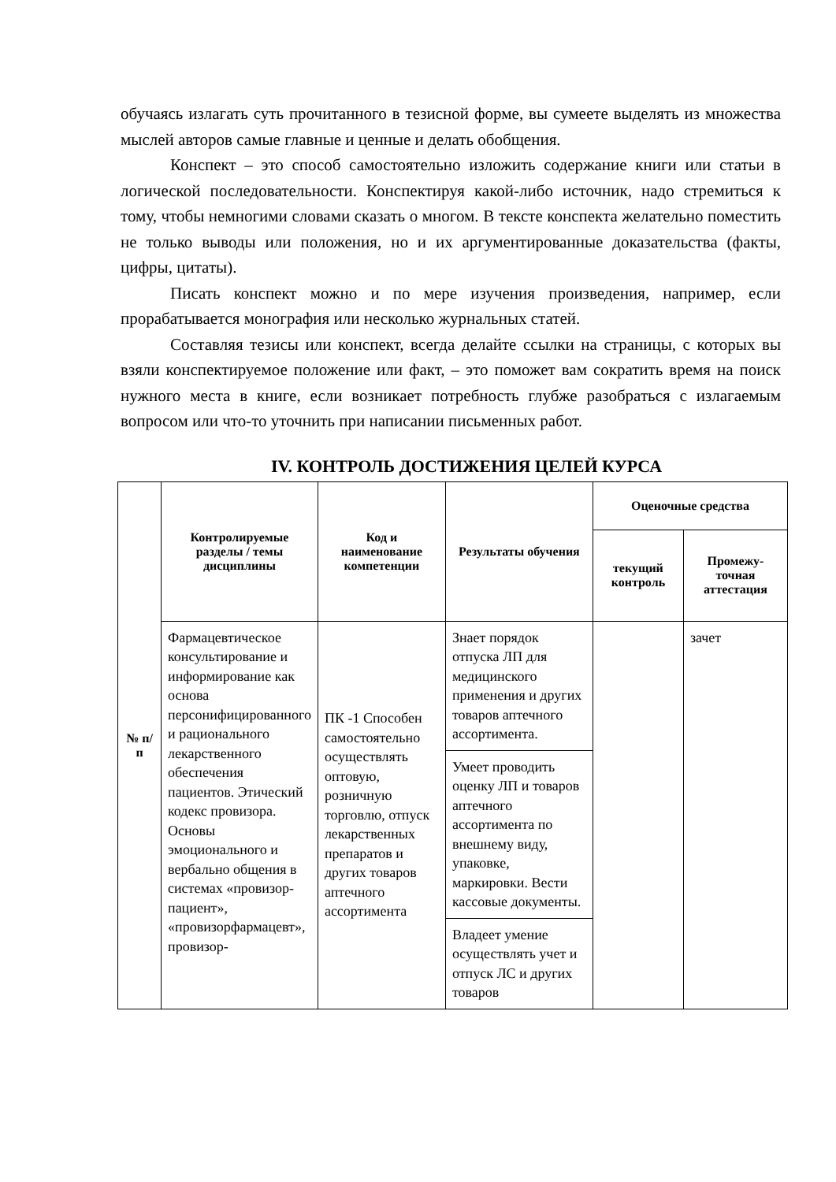обучаясь излагать суть прочитанного в тезисной форме, вы сумеете выделять из множества мыслей авторов самые главные и ценные и делать обобщения.
Конспект – это способ самостоятельно изложить содержание книги или статьи в логической последовательности. Конспектируя какой-либо источник, надо стремиться к тому, чтобы немногими словами сказать о многом. В тексте конспекта желательно поместить не только выводы или положения, но и их аргументированные доказательства (факты, цифры, цитаты).
Писать конспект можно и по мере изучения произведения, например, если прорабатывается монография или несколько журнальных статей.
Составляя тезисы или конспект, всегда делайте ссылки на страницы, с которых вы взяли конспектируемое положение или факт, – это поможет вам сократить время на поиск нужного места в книге, если возникает потребность глубже разобраться с излагаемым вопросом или что-то уточнить при написании письменных работ.
IV. КОНТРОЛЬ ДОСТИЖЕНИЯ ЦЕЛЕЙ КУРСА
| № п/п | Контролируемые разделы / темы дисциплины | Код и наименование компетенции | Результаты обучения | Оценочные средства | |
| --- | --- | --- | --- | --- | --- |
| | | | | текущий контроль | Промежу-точная аттестация |
| | Фармацевтическое консультирование и информирование как основа персонифицированного и рационального лекарственного обеспечения пациентов. Этический кодекс провизора. Основы эмоционального и вербально общения в системах «провизор-пациент», «провизорфармацевт», провизор- | ПК -1 Способен самостоятельно осуществлять оптовую, розничную торговлю, отпуск лекарственных препаратов и других товаров аптечного ассортимента | Знает порядок отпуска ЛП для медицинского применения и других товаров аптечного ассортимента. | | зачет |
| | | | Умеет проводить оценку ЛП и товаров аптечного ассортимента по внешнему виду, упаковке, маркировки. Вести кассовые документы. | | |
| | | | Владеет умение осуществлять учет и отпуск ЛС и других товаров | | |